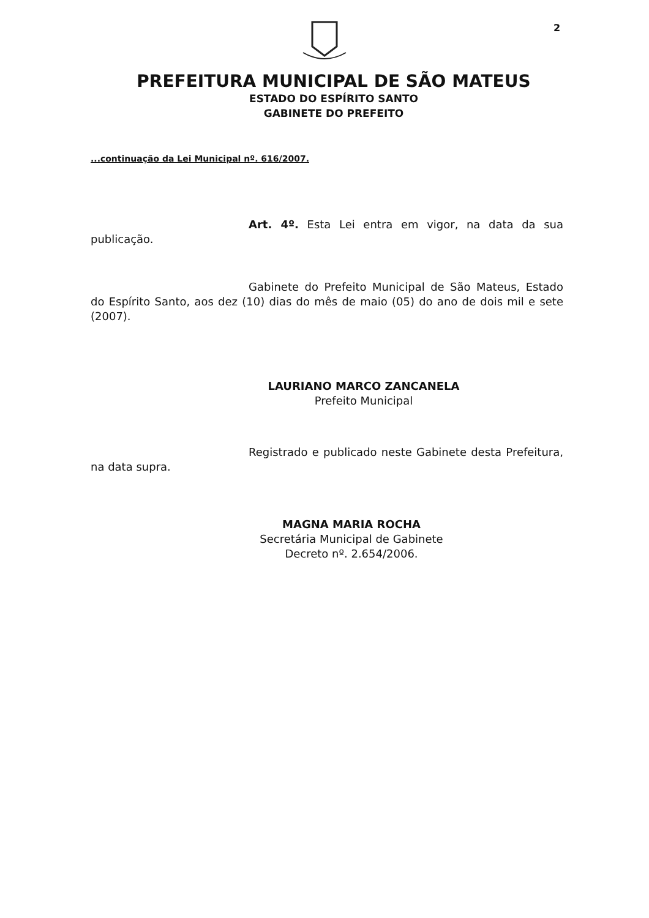2
PREFEITURA MUNICIPAL DE SÃO MATEUS
ESTADO DO ESPÍRITO SANTO
GABINETE DO PREFEITO
...continuação da Lei Municipal nº. 616/2007.
Art. 4º. Esta Lei entra em vigor, na data da sua publicação.
Gabinete do Prefeito Municipal de São Mateus, Estado do Espírito Santo, aos dez (10) dias do mês de maio (05) do ano de dois mil e sete (2007).
LAURIANO MARCO ZANCANELA
Prefeito Municipal
Registrado e publicado neste Gabinete desta Prefeitura, na data supra.
MAGNA MARIA ROCHA
Secretária Municipal de Gabinete
Decreto nº. 2.654/2006.